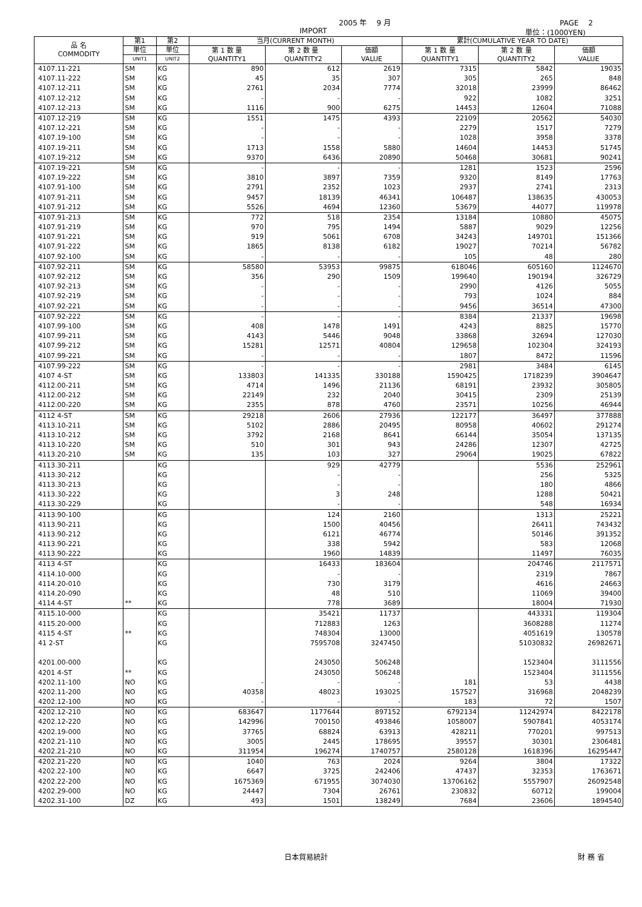2005 年　 9 月 PAGE　 2
IMPORT 単位：(1000YEN)
| 品 名 COMMODITY | 第1 | 第2 | 当月(CURRENT MONTH) | | | 累計(CUMULATIVE YEAR TO DATE) | | |
| --- | --- | --- | --- | --- | --- | --- | --- | --- |
| | 単位 | 単位 | 第 1 数 量 QUANTITY1 | 第 2 数 量 QUANTITY2 | 価額 VALUE | 第 1 数 量 QUANTITY1 | 第 2 数 量 QUANTITY2 | 価額 VALUE |
| | UNIT1 | UNIT2 | | | | | | |
| 4107.11-221 | SM | KG | 890 | 612 | 2619 | 7315 | 5842 | 19035 |
| 4107.11-222 | SM | KG | 45 | 35 | 307 | 305 | 265 | 848 |
| 4107.12-211 | SM | KG | 2761 | 2034 | 7774 | 32018 | 23999 | 86462 |
| 4107.12-212 | SM | KG | - | - | - | 922 | 1082 | 3251 |
| 4107.12-213 | SM | KG | 1116 | 900 | 6275 | 14453 | 12604 | 71088 |
| 4107.12-219 | SM | KG | 1551 | 1475 | 4393 | 22109 | 20562 | 54030 |
| 4107.12-221 | SM | KG | - | - | - | 2279 | 1517 | 7279 |
| 4107.19-100 | SM | KG | - | - | - | 1028 | 3958 | 3378 |
| 4107.19-211 | SM | KG | 1713 | 1558 | 5880 | 14604 | 14453 | 51745 |
| 4107.19-212 | SM | KG | 9370 | 6436 | 20890 | 50468 | 30681 | 90241 |
| 4107.19-221 | SM | KG | - | - | - | 1281 | 1523 | 2596 |
| 4107.19-222 | SM | KG | 3810 | 3897 | 7359 | 9320 | 8149 | 17763 |
| 4107.91-100 | SM | KG | 2791 | 2352 | 1023 | 2937 | 2741 | 2313 |
| 4107.91-211 | SM | KG | 9457 | 18139 | 46341 | 106487 | 138635 | 430053 |
| 4107.91-212 | SM | KG | 5526 | 4694 | 12360 | 53679 | 44077 | 119978 |
| 4107.91-213 | SM | KG | 772 | 518 | 2354 | 13184 | 10880 | 45075 |
| 4107.91-219 | SM | KG | 970 | 795 | 1494 | 5887 | 9029 | 12256 |
| 4107.91-221 | SM | KG | 919 | 5061 | 6708 | 34243 | 149701 | 151366 |
| 4107.91-222 | SM | KG | 1865 | 8138 | 6182 | 19027 | 70214 | 56782 |
| 4107.92-100 | SM | KG | - | - | - | 105 | 48 | 280 |
| 4107.92-211 | SM | KG | 58580 | 53953 | 99875 | 618046 | 605160 | 1124670 |
| 4107.92-212 | SM | KG | 356 | 290 | 1509 | 199640 | 190194 | 326729 |
| 4107.92-213 | SM | KG | - | - | - | 2990 | 4126 | 5055 |
| 4107.92-219 | SM | KG | - | - | - | 793 | 1024 | 884 |
| 4107.92-221 | SM | KG | - | - | - | 9456 | 36514 | 47300 |
| 4107.92-222 | SM | KG | - | - | - | 8384 | 21337 | 19698 |
| 4107.99-100 | SM | KG | 408 | 1478 | 1491 | 4243 | 8825 | 15770 |
| 4107.99-211 | SM | KG | 4143 | 5446 | 9048 | 33868 | 32694 | 127030 |
| 4107.99-212 | SM | KG | 15281 | 12571 | 40804 | 129658 | 102304 | 324193 |
| 4107.99-221 | SM | KG | - | - | - | 1807 | 8472 | 11596 |
| 4107.99-222 | SM | KG | - | - | - | 2981 | 3484 | 6145 |
| 4107 4-ST | SM | KG | 133803 | 141335 | 330188 | 1590425 | 1718239 | 3904647 |
| 4112.00-211 | SM | KG | 4714 | 1496 | 21136 | 68191 | 23932 | 305805 |
| 4112.00-212 | SM | KG | 22149 | 232 | 2040 | 30415 | 2309 | 25139 |
| 4112.00-220 | SM | KG | 2355 | 878 | 4760 | 23571 | 10256 | 46944 |
| 4112 4-ST | SM | KG | 29218 | 2606 | 27936 | 122177 | 36497 | 377888 |
| 4113.10-211 | SM | KG | 5102 | 2886 | 20495 | 80958 | 40602 | 291274 |
| 4113.10-212 | SM | KG | 3792 | 2168 | 8641 | 66144 | 35054 | 137135 |
| 4113.10-220 | SM | KG | 510 | 301 | 943 | 24286 | 12307 | 42725 |
| 4113.20-210 | SM | KG | 135 | 103 | 327 | 29064 | 19025 | 67822 |
| 4113.30-211 | | KG | | 929 | 42779 | | 5536 | 252961 |
| 4113.30-212 | | KG | | - | - | | 256 | 5325 |
| 4113.30-213 | | KG | | - | - | | 180 | 4866 |
| 4113.30-222 | | KG | | 3 | 248 | | 1288 | 50421 |
| 4113.30-229 | | KG | | - | - | | 548 | 16934 |
| 4113.90-100 | | KG | | 124 | 2160 | | 1313 | 25221 |
| 4113.90-211 | | KG | | 1500 | 40456 | | 26411 | 743432 |
| 4113.90-212 | | KG | | 6121 | 46774 | | 50146 | 391352 |
| 4113.90-221 | | KG | | 338 | 5942 | | 583 | 12068 |
| 4113.90-222 | | KG | | 1960 | 14839 | | 11497 | 76035 |
| 4113 4-ST | | KG | | 16433 | 183604 | | 204746 | 2117571 |
| 4114.10-000 | | KG | | - | - | | 2319 | 7867 |
| 4114.20-010 | | KG | | 730 | 3179 | | 4616 | 24663 |
| 4114.20-090 | | KG | | 48 | 510 | | 11069 | 39400 |
| 4114 4-ST | ** | KG | | 778 | 3689 | | 18004 | 71930 |
| 4115.10-000 | | KG | | 35421 | 11737 | | 443331 | 119304 |
| 4115.20-000 | | KG | | 712883 | 1263 | | 3608288 | 11274 |
| 4115 4-ST | ** | KG | | 748304 | 13000 | | 4051619 | 130578 |
| 41 2-ST | | KG | | 7595708 | 3247450 | | 51030832 | 26982671 |
| 4201.00-000 | | KG | | 243050 | 506248 | | 1523404 | 3111556 |
| 4201 4-ST | ** | KG | | 243050 | 506248 | | 1523404 | 3111556 |
| 4202.11-100 | NO | KG | - | - | - | 181 | 53 | 4438 |
| 4202.11-200 | NO | KG | 40358 | 48023 | 193025 | 157527 | 316968 | 2048239 |
| 4202.12-100 | NO | KG | - | - | - | 183 | 72 | 1507 |
| 4202.12-210 | NO | KG | 683647 | 1177644 | 897152 | 6792134 | 11242974 | 8422178 |
| 4202.12-220 | NO | KG | 142996 | 700150 | 493846 | 1058007 | 5907841 | 4053174 |
| 4202.19-000 | NO | KG | 37765 | 68824 | 63913 | 428211 | 770201 | 997513 |
| 4202.21-110 | NO | KG | 3005 | 2445 | 178695 | 39557 | 30301 | 2306481 |
| 4202.21-210 | NO | KG | 311954 | 196274 | 1740757 | 2580128 | 1618396 | 16295447 |
| 4202.21-220 | NO | KG | 1040 | 763 | 2024 | 9264 | 3804 | 17322 |
| 4202.22-100 | NO | KG | 6647 | 3725 | 242406 | 47437 | 32353 | 1763671 |
| 4202.22-200 | NO | KG | 1675369 | 671955 | 3074030 | 13706162 | 5557907 | 26092548 |
| 4202.29-000 | NO | KG | 24447 | 7304 | 26761 | 230832 | 60712 | 199004 |
| 4202.31-100 | DZ | KG | 493 | 1501 | 138249 | 7684 | 23606 | 1894540 |
日本貿易統計 財 務 省